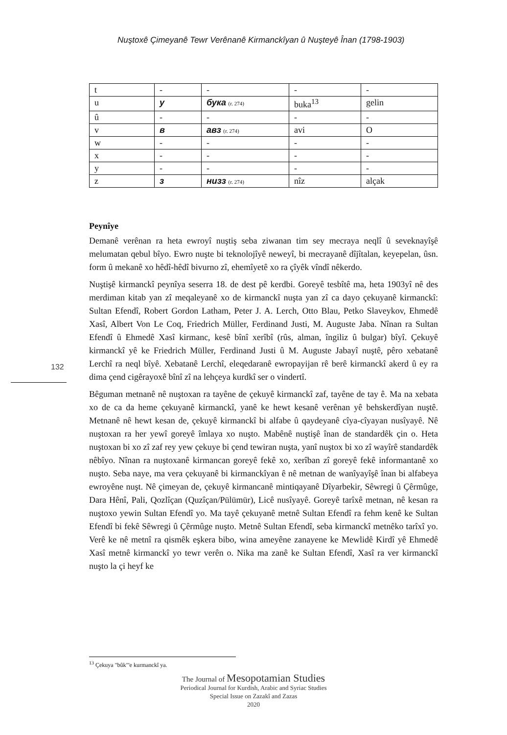Nuştoxê Çimeyanê Tewr Verênanê Kirmanckîyan û Nuşteyê Înan (1798-1903)
| t | - | - | - | - |
| u | у | бука (r. 274) | buka<sup>13</sup> | gelin |
| û | - | - | - | - |
| v | в | авз (r. 274) | avi | O |
| w | - | - | - | - |
| x | - | - | - | - |
| y | - | - | - | - |
| z | з | низз (r. 274) | nîz | alçak |
Peynîye
Demanê verênan ra heta ewroyî nuştiş seba ziwanan tim sey mecraya neqlî û seveknayîşê melumatan qebul bîyo. Ewro nuşte bi teknolojîyê neweyî, bi mecrayanê dîjîtalan, keyepelan, ûsn. form û mekanê xo hêdî-hêdî bivurno zî, ehemîyetê xo ra çîyêk vîndî nêkerdo.
Nuştişê kirmanckî peynîya seserra 18. de dest pê kerdbi. Goreyê tesbîtê ma, heta 1903yî nê des merdiman kitab yan zî meqaleyanê xo de kirmanckî nuşta yan zî ca dayo çekuyanê kirmanckî: Sultan Efendî, Robert Gordon Latham, Peter J. A. Lerch, Otto Blau, Petko Slaveykov, Ehmedê Xasî, Albert Von Le Coq, Friedrich Müller, Ferdinand Justi, M. Auguste Jaba. Nînan ra Sultan Efendî û Ehmedê Xasî kirmanc, kesê bînî xerîbî (rûs, alman, îngiliz û bulgar) bîyî. Çekuyê kirmanckî yê ke Friedrich Müller, Ferdinand Justi û M. Auguste Jabayî nuştê, pêro xebatanê Lerchî ra neql bîyê. Xebatanê Lerchî, eleqedaranê ewropayijan rê berê kirmanckî akerd û ey ra dima çend cigêrayoxê bînî zî na lehçeya kurdkî ser o vindertî.
Bêguman metnanê nê nuştoxan ra tayêne de çekuyê kirmanckî zaf, tayêne de tay ê. Ma na xebata xo de ca da heme çekuyanê kirmanckî, yanê ke hewt kesanê verênan yê behskerdîyan nuştê. Metnanê nê hewt kesan de, çekuyê kirmanckî bi alfabe û qaydeyanê cîya-cîyayan nusîyayê. Nê nuştoxan ra her yewî goreyê îmlaya xo nuşto. Mabênê nuştişê înan de standardêk çin o. Heta nuştoxan bi xo zî zaf rey yew çekuye bi çend tewiran nuşta, yanî nuştox bi xo zî wayîrê standardêk nêbîyo. Nînan ra nuştoxanê kirmancan goreyê fekê xo, xerîban zî goreyê fekê informantanê xo nuşto. Seba naye, ma vera çekuyanê bi kirmanckîyan ê nê metnan de wanîyayîşê înan bi alfabeya ewroyêne nuşt. Nê çimeyan de, çekuyê kirmancanê mintiqayanê Dîyarbekir, Sêwregi û Çêrmûge, Dara Hênî, Pali, Qozlîçan (Quzîçan/Pülümür), Licê nusîyayê. Goreyê tarîxê metnan, nê kesan ra nuştoxo yewin Sultan Efendî yo. Ma tayê çekuyanê metnê Sultan Efendî ra fehm kenê ke Sultan Efendî bi fekê Sêwregi û Çêrmûge nuşto. Metnê Sultan Efendî, seba kirmanckî metnêko tarîxî yo. Verê ke nê metnî ra qismêk eşkera bibo, wina ameyêne zanayene ke Mewlidê Kirdî yê Ehmedê Xasî metnê kirmanckî yo tewr verên o. Nika ma zanê ke Sultan Efendî, Xasî ra ver kirmanckî nuşto la çi heyf ke
132
<sup>13</sup> Çekuya "bûk"'e kurmanckî ya.
The Journal of Mesopotamian Studies
Periodical Journal for Kurdish, Arabic and Syriac Studies
Special Issue on Zazakî and Zazas
2020